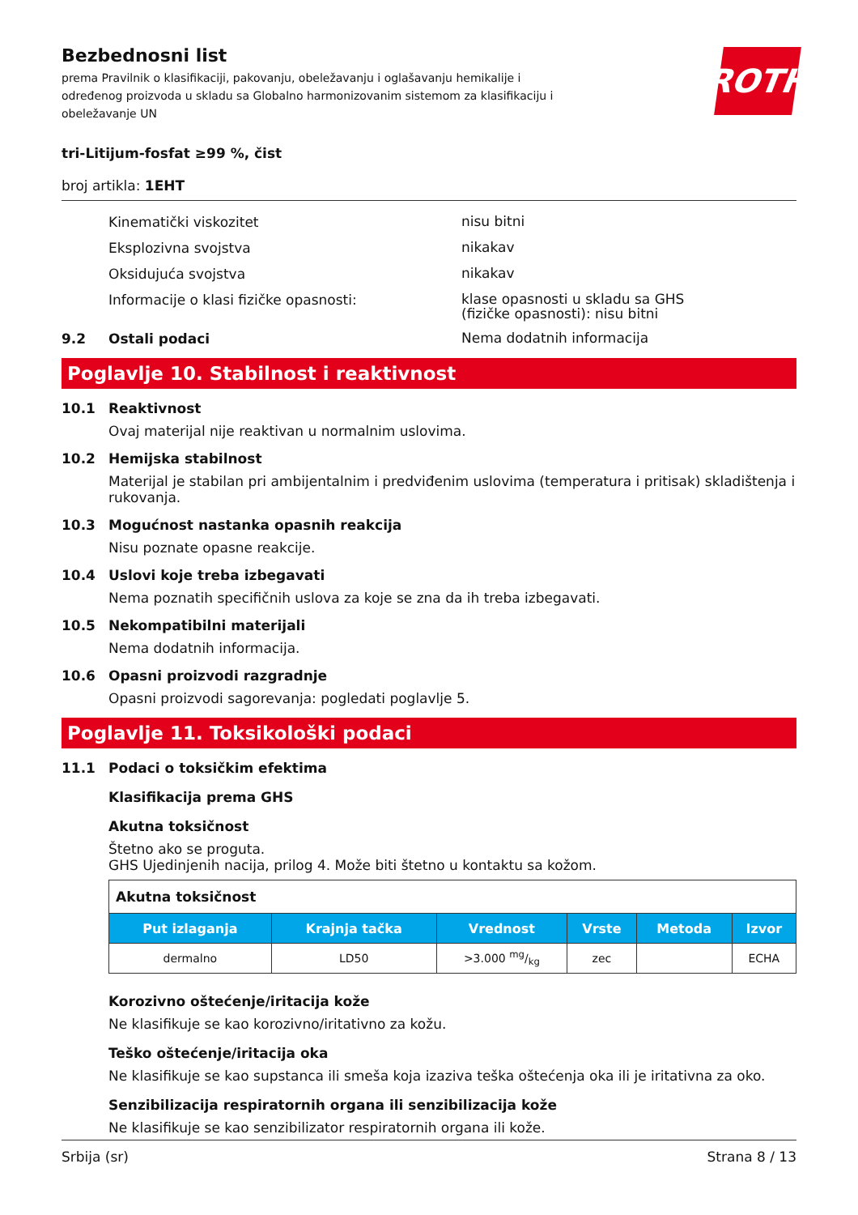ROTH
Bezbednosni list
prema Pravilnik o klasifikaciji, pakovanju, obeležavanju i oglašavanju hemikalije i određenog proizvoda u skladu sa Globalno harmonizovanim sistemom za klasifikaciju i obeležavanje UN
tri-Litijum-fosfat ≥99 %, čist
broj artikla: 1EHT
Kinematički viskozitet
nisu bitni
Eksplozivna svojstva
nikakav
Oksidujuća svojstva
nikakav
Informacije o klasi fizičke opasnosti:
klase opasnosti u skladu sa GHS
(fizičke opasnosti): nisu bitni
9.2 Ostali podaci
Nema dodatnih informacija
Poglavlje 10. Stabilnost i reaktivnost
10.1 Reaktivnost
Ovaj materijal nije reaktivan u normalnim uslovima.
10.2 Hemijska stabilnost
Materijal je stabilan pri ambijentalnim i predviđenim uslovima (temperatura i pritisak) skladištenja i rukovanja.
10.3 Mogućnost nastanka opasnih reakcija
Nisu poznate opasne reakcije.
10.4 Uslovi koje treba izbegavati
Nema poznatih specifičnih uslova za koje se zna da ih treba izbegavati.
10.5 Nekompatibilni materijali
Nema dodatnih informacija.
10.6 Opasni proizvodi razgradnje
Opasni proizvodi sagorevanja: pogledati poglavlje 5.
Poglavlje 11. Toksikološki podaci
11.1 Podaci o toksičkim efektima
Klasifikacija prema GHS
Akutna toksičnost
Štetno ako se proguta.
GHS Ujedinjenih nacija, prilog 4. Može biti štetno u kontaktu sa kožom.
| Akutna toksičnost | | | | | |
| Put izlaganja | Krajnja tačka | Vrednost | Vrste | Metoda | Izvor |
| dermalno | LD50 | >3.000 mg/kg | zec | | ECHA |
Korozivno oštećenje/iritacija kože
Ne klasifikuje se kao korozivno/iritativno za kožu.
Teško oštećenje/iritacija oka
Ne klasifikuje se kao supstanca ili smeša koja izaziva teška oštećenja oka ili je iritativna za oko.
Senzibilizacija respiratornih organa ili senzibilizacija kože
Ne klasifikuje se kao senzibilizator respiratornih organa ili kože.
Srbija (sr) Strana 8 / 13